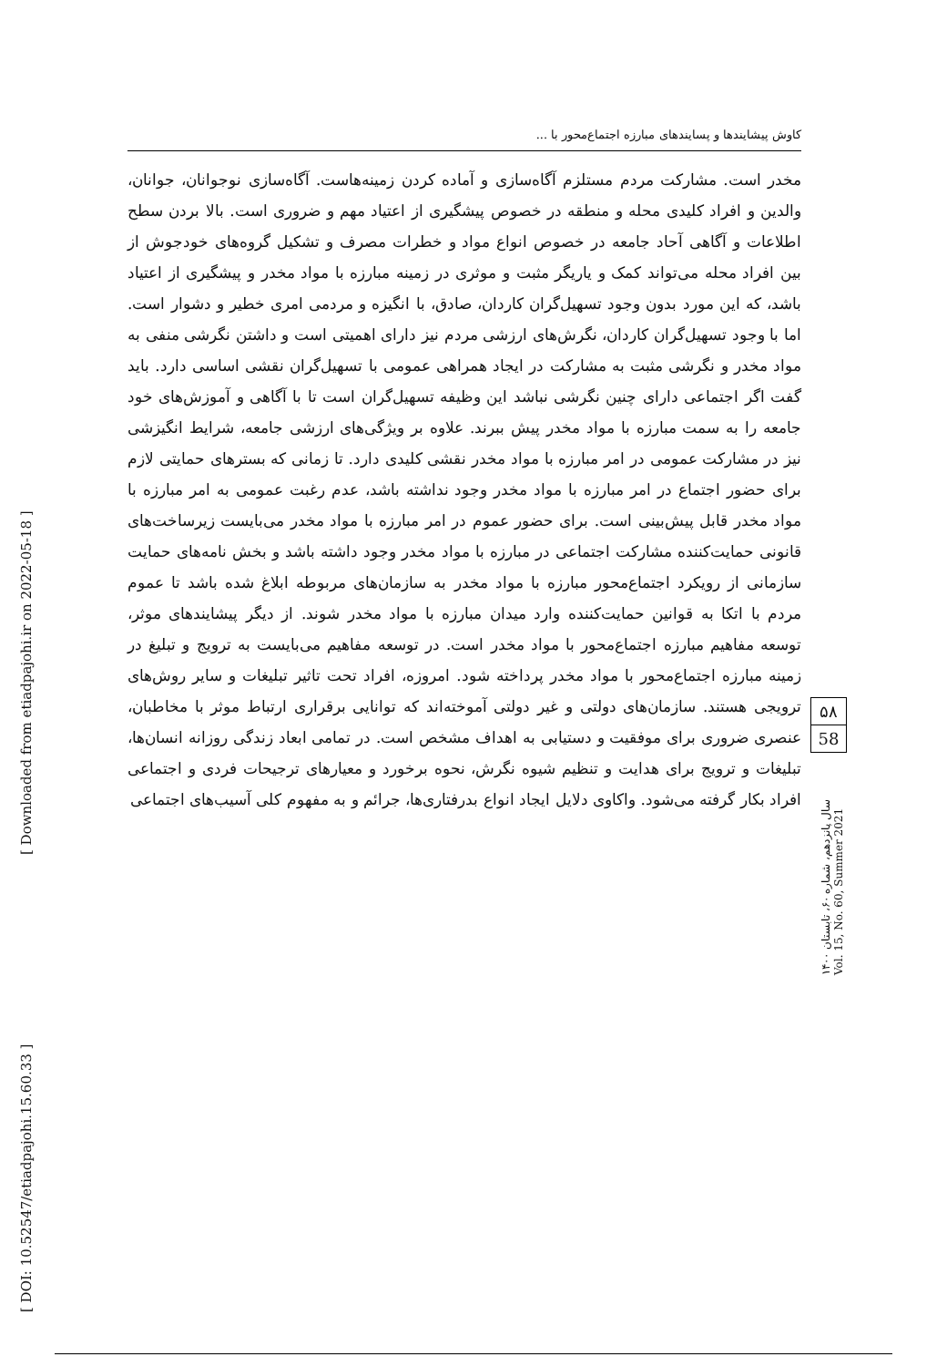کاوش پیشایندها و پسایندهای مبارزه اجتماع‌محور با ...
مخدر است. مشارکت مردم مستلزم آگاه‌سازی و آماده کردن زمینه‌هاست. آگاه‌سازی نوجوانان، جوانان، والدین و افراد کلیدی محله و منطقه در خصوص پیشگیری از اعتیاد مهم و ضروری است. بالا بردن سطح اطلاعات و آگاهی آحاد جامعه در خصوص انواع مواد و خطرات مصرف و تشکیل گروه‌های خودجوش از بین افراد محله می‌تواند کمک و یاریگر مثبت و موثری در زمینه مبارزه با مواد مخدر و پیشگیری از اعتیاد باشد، که این مورد بدون وجود تسهیل‌گران کاردان، صادق، با انگیزه و مردمی امری خطیر و دشوار است. اما با وجود تسهیل‌گران کاردان، نگرش‌های ارزشی مردم نیز دارای اهمیتی است و داشتن نگرشی منفی به مواد مخدر و نگرشی مثبت به مشارکت در ایجاد همراهی عمومی با تسهیل‌گران نقشی اساسی دارد. باید گفت اگر اجتماعی دارای چنین نگرشی نباشد این وظیفه تسهیل‌گران است تا با آگاهی و آموزش‌های خود جامعه را به سمت مبارزه با مواد مخدر پیش ببرند. علاوه بر ویژگی‌های ارزشی جامعه، شرایط انگیزشی نیز در مشارکت عمومی در امر مبارزه با مواد مخدر نقشی کلیدی دارد. تا زمانی که بسترهای حمایتی لازم برای حضور اجتماع در امر مبارزه با مواد مخدر وجود نداشته باشد، عدم رغبت عمومی به امر مبارزه با مواد مخدر قابل پیش‌بینی است. برای حضور عموم در امر مبارزه با مواد مخدر می‌بایست زیرساخت‌های قانونی حمایت‌کننده مشارکت اجتماعی در مبارزه با مواد مخدر وجود داشته باشد و بخش نامه‌های حمایت سازمانی از رویکرد اجتماع‌محور مبارزه با مواد مخدر به سازمان‌های مربوطه ابلاغ شده باشد تا عموم مردم با اتکا به قوانین حمایت‌کننده وارد میدان مبارزه با مواد مخدر شوند. از دیگر پیشایندهای موثر، توسعه مفاهیم مبارزه اجتماع‌محور با مواد مخدر است. در توسعه مفاهیم می‌بایست به ترویج و تبلیغ در زمینه مبارزه اجتماع‌محور با مواد مخدر پرداخته شود. امروزه، افراد تحت تاثیر تبلیغات و سایر روش‌های ترویجی هستند. سازمان‌های دولتی و غیر دولتی آموخته‌اند که توانایی برقراری ارتباط موثر با مخاطبان، عنصری ضروری برای موفقیت و دستیابی به اهداف مشخص است. در تمامی ابعاد زندگی روزانه انسان‌ها، تبلیغات و ترویج برای هدایت و تنظیم شیوه نگرش، نحوه برخورد و معیارهای ترجیحات فردی و اجتماعی افراد بکار گرفته می‌شود. واکاوی دلایل ایجاد انواع بدرفتاری‌ها، جرائم و به مفهوم کلی آسیب‌های اجتماعی
۵۸
58
سال پانزدهم، شماره ۶۰، تابستان ۱۴۰۰
Vol. 15, No. 60, Summer 2021
[ DOI: 10.52547/etiadpajohi.15.60.33 ] [ Downloaded from etiadpajohi.ir on 2022-05-18 ]